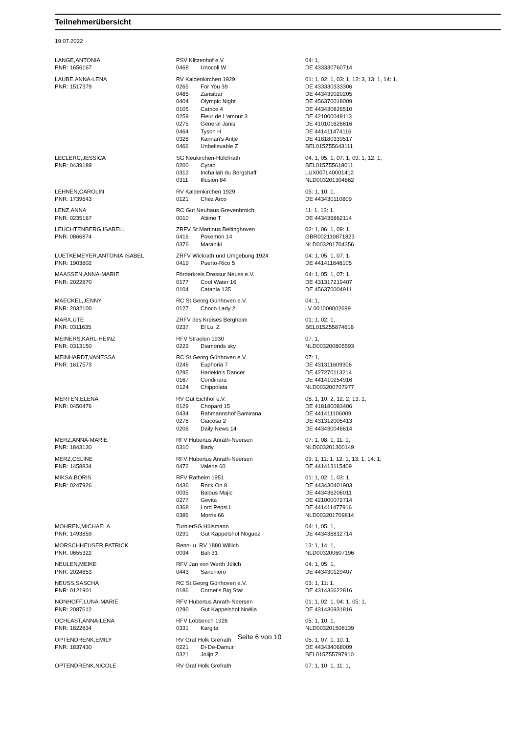Teilnehmerübersicht
19.07.2022
| LANGE,ANTONIA | PSV Klitzenhof e.V. | | 04: 1, |
| PNR: 1656167 | 0468 | Unocoll W | DE 433330760714 |
| LAUBE,ANNA-LENA | RV Kaldenkirchen 1929 | | 01: 1, 02: 1, 03: 1, 12: 3, 13: 1, 14: 1, |
| PNR: 1517379 | 0265 | For You 39 | DE 433330333306 |
| | 0485 | Zansibar | DE 443439020205 |
| | 0404 | Olympic Night | DE 456370018009 |
| | 0105 | Catrice 4 | DE 443430826510 |
| | 0259 | Fleur de L'amour 3 | DE 421000049113 |
| | 0275 | General Janis | DE 410101626616 |
| | 0464 | Tyson H | DE 441411474116 |
| | 0328 | Kannan's Antje | DE 418180339517 |
| | 0466 | Unbelievable Z | BEL015Z55643111 |
| LECLERC,JESSICA | SG Neukirchen-Hülchrath | | 04: 1, 05: 1, 07: 1, 09: 1, 12: 1, |
| PNR: 0439189 | 0200 | Cyrac | BEL015Z55618011 |
| | 0312 | Inchallah du Bergshaff | LUX007L40001412 |
| | 0311 | Illusion 84 | NLD003201304862 |
| LEHNEN,CAROLIN | RV Kaldenkirchen 1929 | | 05: 1, 10: 1, |
| PNR: 1739643 | 0121 | Chez Arco | DE 443430110809 |
| LENZ,ANNA | RC Gut Neuhaus Grevenbroich | | 11: 1, 13: 1, |
| PNR: 0235167 | 0010 | Altimo T | DE 443436862114 |
| LEUCHTENBERG,ISABELL | ZRFV St.Martinus Beltinghoven | | 02: 1, 06: 1, 09: 1, |
| PNR: 0866874 | 0416 | Pokemon 14 | GBR002110871823 |
| | 0376 | Maraniki | NLD003201704356 |
| LUETKEMEYER,ANTONIA ISABEL | ZRFV Wickrath und Umgebung 1924 | | 04: 1, 05: 1, 07: 1, |
| PNR: 1903802 | 0419 | Puerto-Rico 5 | DE 441411648105 |
| MAASSEN,ANNA-MARIE | Förderkreis Dressur Neuss e.V. | | 04: 1, 05: 1, 07: 1, |
| PNR: 2022870 | 0177 | Cool Water 16 | DE 431317219407 |
| | 0104 | Catania 135 | DE 456370004911 |
| MAECKEL,JENNY | RC St.Georg Günhoven e.V. | | 04: 1, |
| PNR: 2032100 | 0127 | Choco Lady 2 | LV 001000002699 |
| MARX,UTE | ZRFV des Kreises Bergheim | | 01: 1, 02: 1, |
| PNR: 0311635 | 0237 | El Lui Z | BEL015Z55874616 |
| MEINERS,KARL-HEINZ | RFV Straelen 1930 | | 07: 1, |
| PNR: 0313150 | 0223 | Diamonds sky | NLD003200805593 |
| MEINHARDT,VANESSA | RC St.Georg Günhoven e.V. | | 07: 1, |
| PNR: 1617573 | 0246 | Euphoria 7 | DE 431311609306 |
| | 0295 | Harlekin's Dancer | DE 427270113214 |
| | 0167 | Condinara | DE 441410254916 |
| | 0124 | Chippolata | NLD003200707977 |
| MERTEN,ELENA | RV Gut Eichhof e.V. | | 08: 1, 10: 2, 12: 2, 13: 1, |
| PNR: 0450476 | 0129 | Chopard 15 | DE 418180083406 |
| | 0434 | Rahmannshof Bamirana | DE 441411106009 |
| | 0278 | Giacosa 2 | DE 431312005413 |
| | 0206 | Daily News 14 | DE 443430046614 |
| MERZ,ANNA-MARIE | RFV Hubertus Anrath-Neersen | | 07: 1, 08: 1, 11: 1, |
| PNR: 1843130 | 0310 | Illady | NLD003201300149 |
| MERZ,CELINE | RFV Hubertus Anrath-Neersen | | 09: 1, 11: 1, 12: 1, 13: 1, 14: 1, |
| PNR: 1458834 | 0472 | Valerie 60 | DE 441413115409 |
| MIKSA,BORIS | RFV Ratheim 1951 | | 01: 1, 02: 1, 03: 1, |
| PNR: 0247926 | 0436 | Rock On 8 | DE 443430401903 |
| | 0035 | Balous Majic | DE 443436206011 |
| | 0277 | Gevita | DE 421000072714 |
| | 0368 | Lord Pepsi L | DE 441411477916 |
| | 0386 | Morris 66 | NLD003201709814 |
| MOHREN,MICHAELA | TurnierSG Hülsmann | | 04: 1, 05: 1, |
| PNR: 1493859 | 0291 | Gut Kappelshof Noguez | DE 443436812714 |
| MORSCHHEUSER,PATRICK | Renn- u. RV 1880 Willich | | 13: 1, 14: 1, |
| PNR: 0655322 | 0034 | Bali 31 | NLD003200607196 |
| NEULEN,MEIKE | RFV Jan von Werth Jülich | | 04: 1, 05: 1, |
| PNR: 2024653 | 0443 | Sanchiero | DE 443430129407 |
| NEUSS,SASCHA | RC St.Georg Günhoven e.V. | | 03: 1, 11: 1, |
| PNR: 0121901 | 0186 | Cornet's Big Star | DE 431436622816 |
| NONHOFF,LUNA-MARIE | RFV Hubertus Anrath-Neersen | | 01: 1, 02: 1, 04: 1, 05: 1, |
| PNR: 2087612 | 0290 | Gut Kappelshof Noélia | DE 431436931816 |
| OCHLAST,ANNA-LENA | RFV Lobberich 1926 | | 05: 1, 10: 1, |
| PNR: 1822834 | 0331 | Kargita | NLD003201508139 |
| OPTENDRENK,EMILY | RV Graf Holk Grefrath | | 05: 1, 07: 1, 10: 1, |
| PNR: 1837430 | 0221 | Di-De-Damur | DE 443434068009 |
| | 0321 | Jolijn Z | BEL015Z55797910 |
| OPTENDRENK,NICOLE | RV Graf Holk Grefrath | | 07: 1, 10: 1, 11: 1, |
Seite 6 von 10